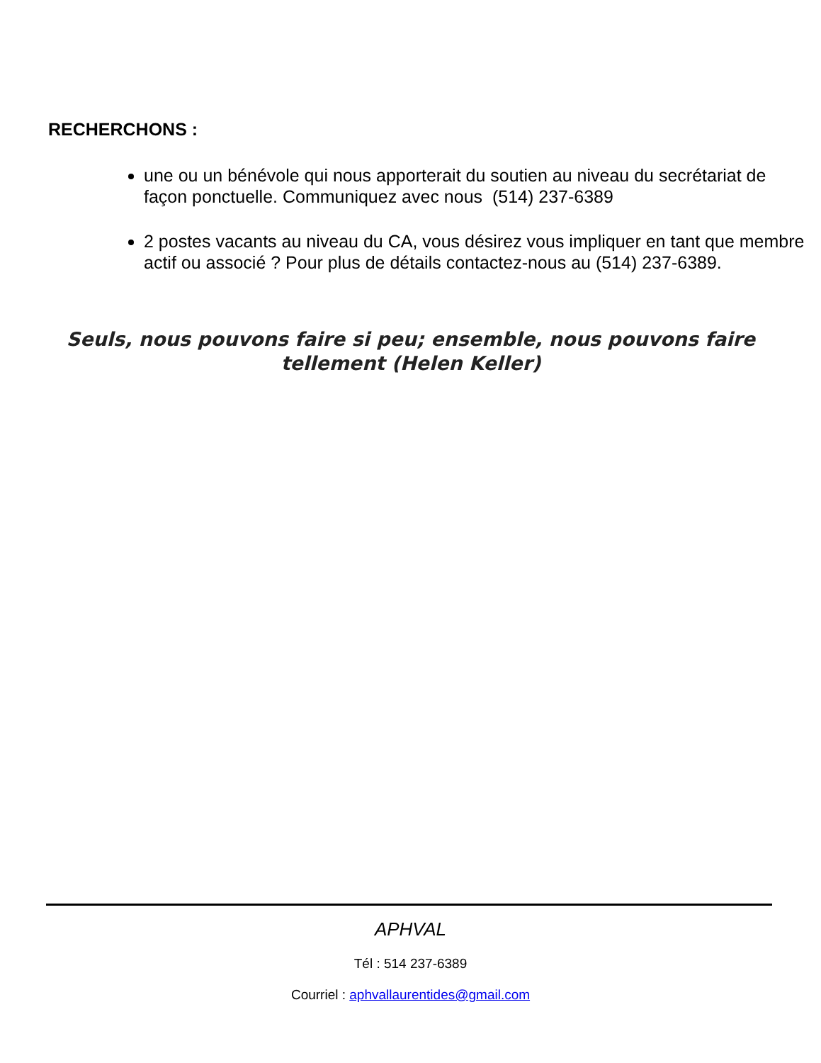RECHERCHONS :
une ou un bénévole qui nous apporterait du soutien au niveau du secrétariat de façon ponctuelle. Communiquez avec nous (514) 237-6389
2 postes vacants au niveau du CA, vous désirez vous impliquer en tant que membre actif ou associé ? Pour plus de détails contactez-nous au (514) 237-6389.
Seuls, nous pouvons faire si peu; ensemble, nous pouvons faire tellement (Helen Keller)
APHVAL
Tél : 514 237-6389
Courriel : aphvallaurentides@gmail.com